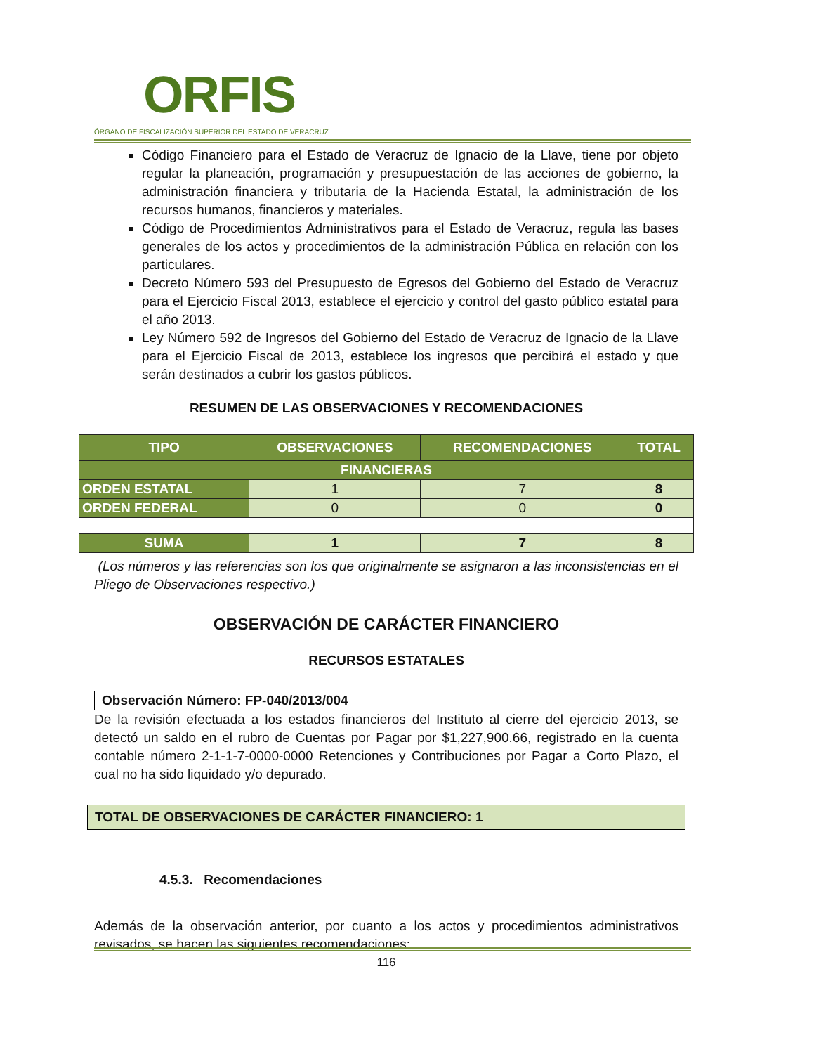ORFIS
ÓRGANO DE FISCALIZACIÓN SUPERIOR DEL ESTADO DE VERACRUZ
Código Financiero para el Estado de Veracruz de Ignacio de la Llave, tiene por objeto regular la planeación, programación y presupuestación de las acciones de gobierno, la administración financiera y tributaria de la Hacienda Estatal, la administración de los recursos humanos, financieros y materiales.
Código de Procedimientos Administrativos para el Estado de Veracruz, regula las bases generales de los actos y procedimientos de la administración Pública en relación con los particulares.
Decreto Número 593 del Presupuesto de Egresos del Gobierno del Estado de Veracruz para el Ejercicio Fiscal 2013, establece el ejercicio y control del gasto público estatal para el año 2013.
Ley Número 592 de Ingresos del Gobierno del Estado de Veracruz de Ignacio de la Llave para el Ejercicio Fiscal de 2013, establece los ingresos que percibirá el estado y que serán destinados a cubrir los gastos públicos.
RESUMEN DE LAS OBSERVACIONES Y RECOMENDACIONES
| TIPO | OBSERVACIONES | RECOMENDACIONES | TOTAL |
| --- | --- | --- | --- |
| FINANCIERAS | | | |
| ORDEN ESTATAL | 1 | 7 | 8 |
| ORDEN FEDERAL | 0 | 0 | 0 |
| SUMA | 1 | 7 | 8 |
(Los números y las referencias son los que originalmente se asignaron a las inconsistencias en el Pliego de Observaciones respectivo.)
OBSERVACIÓN DE CARÁCTER FINANCIERO
RECURSOS ESTATALES
Observación Número: FP-040/2013/004
De la revisión efectuada a los estados financieros del Instituto al cierre del ejercicio 2013, se detectó un saldo en el rubro de Cuentas por Pagar por $1,227,900.66, registrado en la cuenta contable número 2-1-1-7-0000-0000 Retenciones y Contribuciones por Pagar a Corto Plazo, el cual no ha sido liquidado y/o depurado.
TOTAL DE OBSERVACIONES DE CARÁCTER FINANCIERO: 1
4.5.3. Recomendaciones
Además de la observación anterior, por cuanto a los actos y procedimientos administrativos revisados, se hacen las siguientes recomendaciones:
116